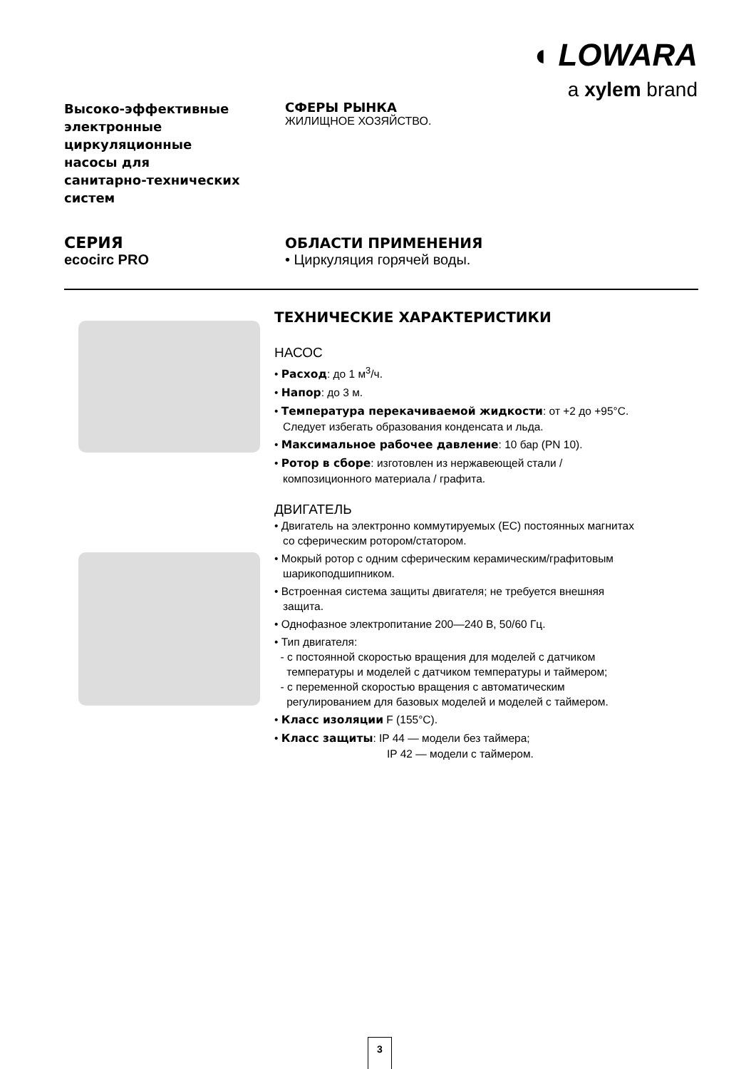◖ LOWARA
a xylem brand
Высоко-эффективные
электронные
циркуляционные
насосы для
санитарно-технических
систем
СЕРИЯ
ecocirc PRO
СФЕРЫ РЫНКА
ЖИЛИЩНОЕ ХОЗЯЙСТВО.
ОБЛАСТИ ПРИМЕНЕНИЯ
• Циркуляция горячей воды.
ТЕХНИЧЕСКИЕ ХАРАКТЕРИСТИКИ
НАСОС
• Расход: до 1 м<sup>3</sup>/ч.
• Напор: до 3 м.
• Температура перекачиваемой жидкости: от +2 до +95°C.
Следует избегать образования конденсата и льда.
• Максимальное рабочее давление: 10 бар (PN 10).
• Ротор в сборе: изготовлен из нержавеющей стали /
композиционного материала / графита.
ДВИГАТЕЛЬ
• Двигатель на электронно коммутируемых (EC) постоянных магнитах
со сферическим ротором/статором.
• Мокрый ротор с одним сферическим керамическим/графитовым
шарикоподшипником.
• Встроенная система защиты двигателя; не требуется внешняя
защита.
• Однофазное электропитание 200—240 В, 50/60 Гц.
• Тип двигателя:
- с постоянной скоростью вращения для моделей с датчиком
температуры и моделей с датчиком температуры и таймером;
- с переменной скоростью вращения с автоматическим
регулированием для базовых моделей и моделей с таймером.
• Класс изоляции F (155°C).
• Класс защиты: IP 44 — модели без таймера;
IP 42 — модели с таймером.
3